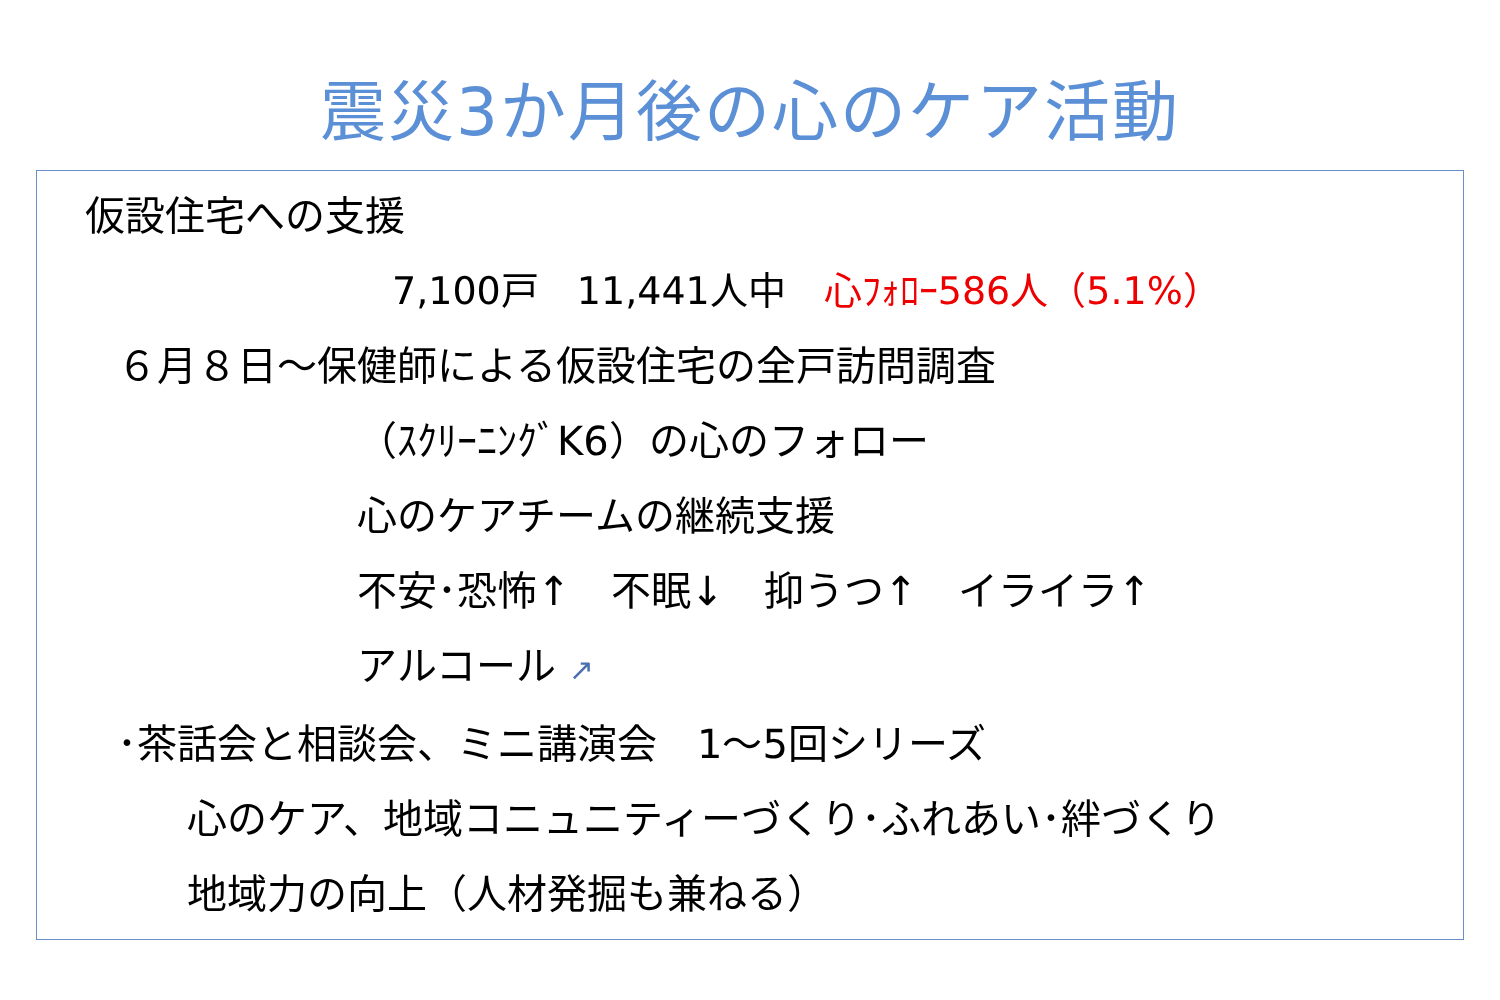震災3か月後の心のケア活動
仮設住宅への支援
7,100戸　11,441人中　心ﾌｫﾛｰ586人（5.1%）
６月８日～保健師による仮設住宅の全戸訪問調査
（ｽｸﾘｰﾆﾝｸﾞK6）の心のフォロー
心のケアチームの継続支援
不安･恐怖↑　不眠↓　抑うつ↑　イライラ↑
アルコール ↗
･茶話会と相談会、ミニ講演会　1～5回シリーズ
心のケア、地域コニュニティーづくり･ふれあい･絆づくり
地域力の向上（人材発掘も兼ねる）